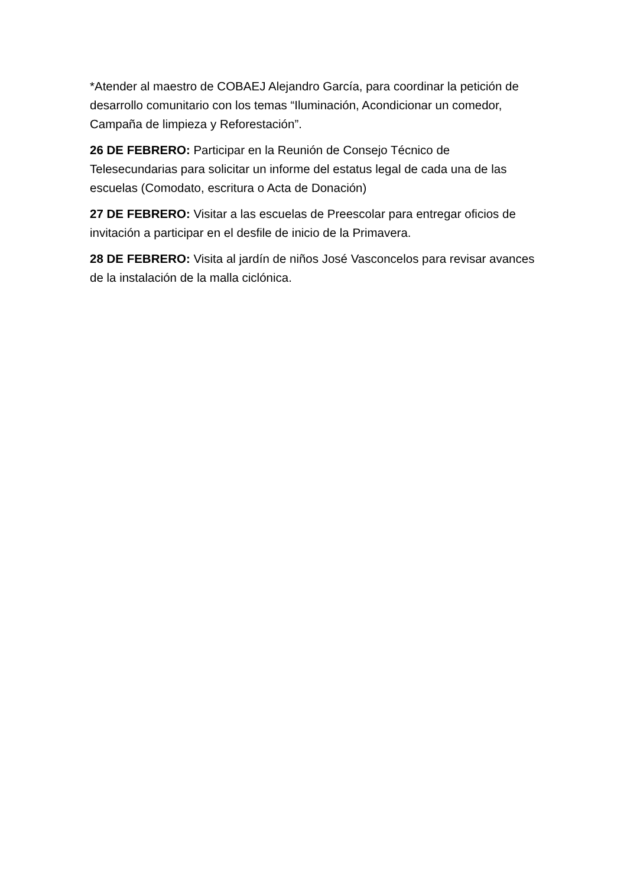*Atender al maestro de COBAEJ Alejandro García, para coordinar la petición de desarrollo comunitario con los temas “Iluminación, Acondicionar un comedor, Campaña de limpieza y Reforestación”.
26 DE FEBRERO: Participar en la Reunión de Consejo Técnico de Telesecundarias para solicitar un informe del estatus legal de cada una de las escuelas (Comodato, escritura o Acta de Donación)
27 DE FEBRERO: Visitar a las escuelas de Preescolar para entregar oficios de invitación a participar en el desfile de inicio de la Primavera.
28 DE FEBRERO: Visita al jardín de niños José Vasconcelos para revisar avances de la instalación de la malla ciclónica.